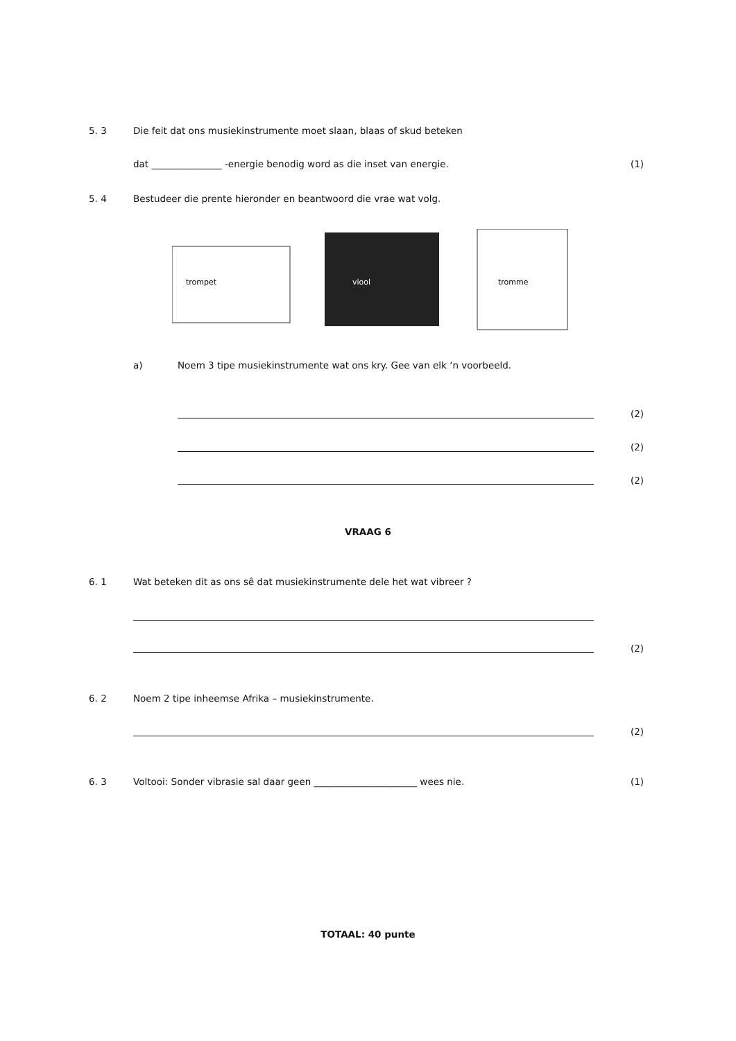5. 3 Die feit dat ons musiekinstrumente moet slaan, blaas of skud beteken
dat _______________ -energie benodig word as die inset van energie. (1)
5. 4 Bestudeer die prente hieronder en beantwoord die vrae wat volg.
trompet
viool
tromme
a) Noem 3 tipe musiekinstrumente wat ons kry. Gee van elk ‘n voorbeeld.
(2)
(2)
(2)
VRAAG 6
6. 1 Wat beteken dit as ons sê dat musiekinstrumente dele het wat vibreer ?
(2)
6. 2 Noem 2 tipe inheemse Afrika – musiekinstrumente.
(2)
6. 3 Voltooi: Sonder vibrasie sal daar geen ______________________ wees nie. (1)
TOTAAL: 40 punte